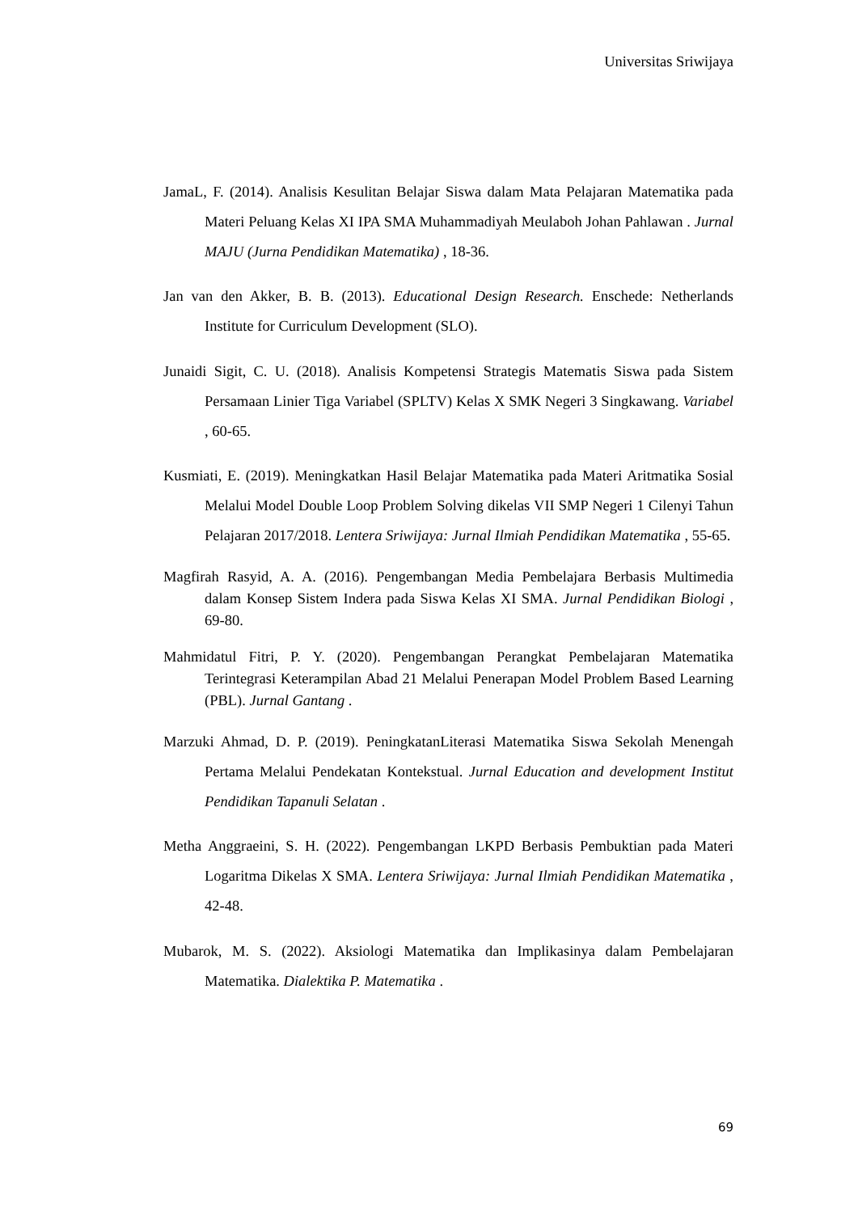Universitas Sriwijaya
JamaL, F. (2014). Analisis Kesulitan Belajar Siswa dalam Mata Pelajaran Matematika pada Materi Peluang Kelas XI IPA SMA Muhammadiyah Meulaboh Johan Pahlawan . Jurnal MAJU (Jurna Pendidikan Matematika) , 18-36.
Jan van den Akker, B. B. (2013). Educational Design Research. Enschede: Netherlands Institute for Curriculum Development (SLO).
Junaidi Sigit, C. U. (2018). Analisis Kompetensi Strategis Matematis Siswa pada Sistem Persamaan Linier Tiga Variabel (SPLTV) Kelas X SMK Negeri 3 Singkawang. Variabel , 60-65.
Kusmiati, E. (2019). Meningkatkan Hasil Belajar Matematika pada Materi Aritmatika Sosial Melalui Model Double Loop Problem Solving dikelas VII SMP Negeri 1 Cilenyi Tahun Pelajaran 2017/2018. Lentera Sriwijaya: Jurnal Ilmiah Pendidikan Matematika , 55-65.
Magfirah Rasyid, A. A. (2016). Pengembangan Media Pembelajara Berbasis Multimedia dalam Konsep Sistem Indera pada Siswa Kelas XI SMA. Jurnal Pendidikan Biologi , 69-80.
Mahmidatul Fitri, P. Y. (2020). Pengembangan Perangkat Pembelajaran Matematika Terintegrasi Keterampilan Abad 21 Melalui Penerapan Model Problem Based Learning (PBL). Jurnal Gantang .
Marzuki Ahmad, D. P. (2019). PeningkatanLiterasi Matematika Siswa Sekolah Menengah Pertama Melalui Pendekatan Kontekstual. Jurnal Education and development Institut Pendidikan Tapanuli Selatan .
Metha Anggraeini, S. H. (2022). Pengembangan LKPD Berbasis Pembuktian pada Materi Logaritma Dikelas X SMA. Lentera Sriwijaya: Jurnal Ilmiah Pendidikan Matematika , 42-48.
Mubarok, M. S. (2022). Aksiologi Matematika dan Implikasinya dalam Pembelajaran Matematika. Dialektika P. Matematika .
69